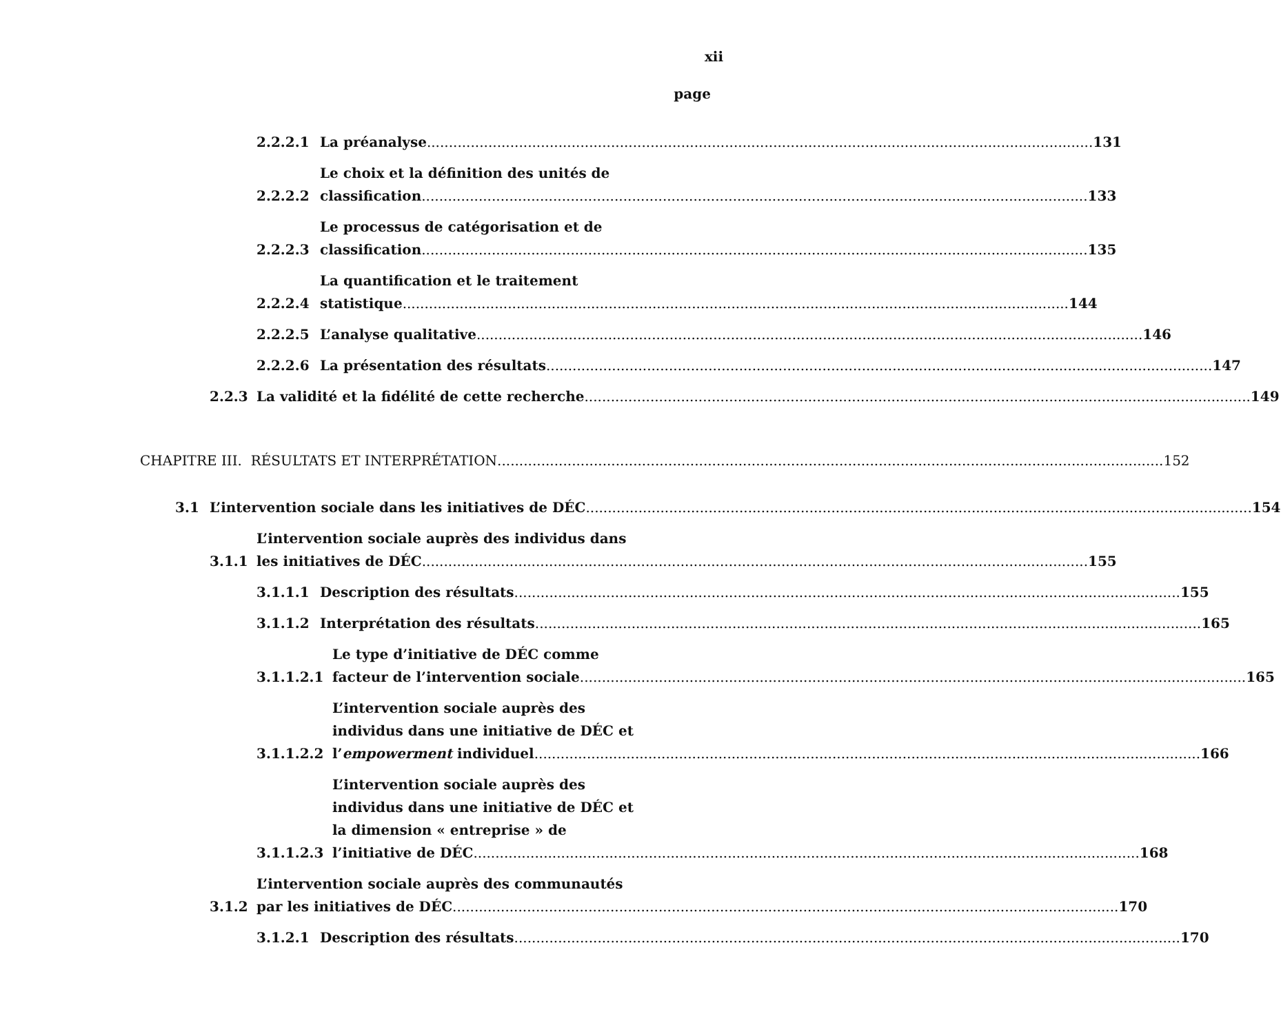xii
page
2.2.2.1
La préanalyse
131
2.2.2.2
Le choix et la définition des unités de
classification
133
2.2.2.3
Le processus de catégorisation et de
classification
135
2.2.2.4
La quantification et le traitement
statistique
144
2.2.2.5
L’analyse qualitative
146
2.2.2.6
La présentation des résultats
147
2.2.3
La validité et la fidélité de cette recherche
149
CHAPITRE III. RÉSULTATS ET INTERPRÉTATION
152
3.1
L’intervention sociale dans les initiatives de DÉC
154
3.1.1
L’intervention sociale auprès des individus dans
les initiatives de DÉC
155
3.1.1.1
Description des résultats
155
3.1.1.2
Interprétation des résultats
165
3.1.1.2.1
Le type d’initiative de DÉC comme
facteur de l’intervention sociale
165
3.1.1.2.2
L’intervention sociale auprès des
individus dans une initiative de DÉC et
l’empowerment individuel
166
3.1.1.2.3
L’intervention sociale auprès des
individus dans une initiative de DÉC et
la dimension « entreprise » de
l’initiative de DÉC
168
3.1.2
L’intervention sociale auprès des communautés
par les initiatives de DÉC
170
3.1.2.1
Description des résultats
170